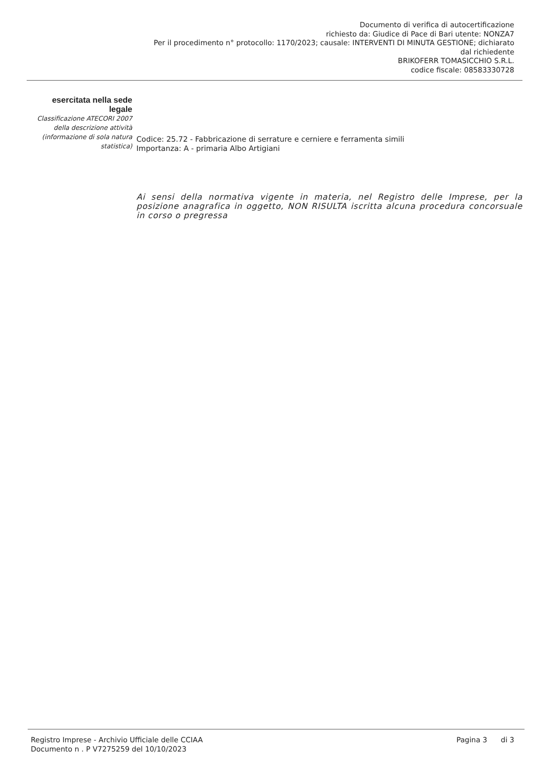Documento di verifica di autocertificazione
richiesto da: Giudice di Pace di Bari utente: NONZA7
Per il procedimento n° protocollo: 1170/2023; causale: INTERVENTI DI MINUTA GESTIONE; dichiarato
dal richiedente
BRIKOFERR TOMASICCHIO S.R.L.
codice fiscale: 08583330728
esercitata nella sede legale
Classificazione ATECORI 2007 della descrizione attività (informazione di sola natura statistica)
Codice: 25.72 - Fabbricazione di serrature e cerniere e ferramenta simili
Importanza: A - primaria Albo Artigiani
Ai sensi della normativa vigente in materia, nel Registro delle Imprese, per la posizione anagrafica in oggetto, NON RISULTA iscritta alcuna procedura concorsuale in corso o pregressa
Registro Imprese - Archivio Ufficiale delle CCIAA
Documento n . P V7275259 del 10/10/2023
Pagina 3 di 3